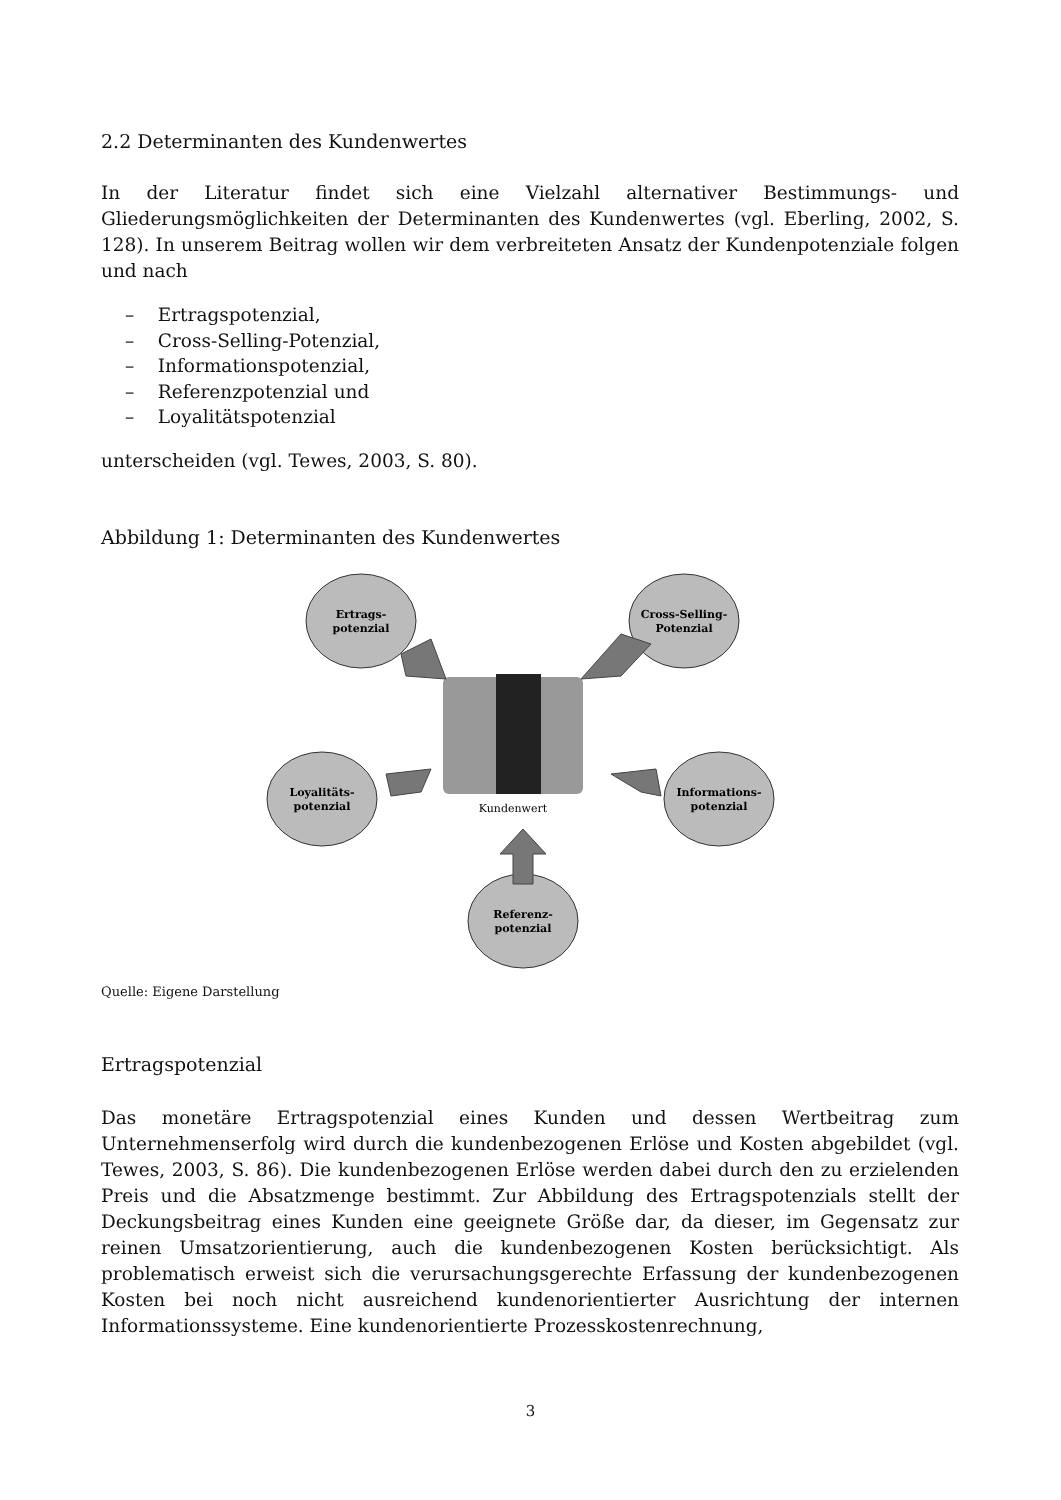2.2 Determinanten des Kundenwertes
In der Literatur findet sich eine Vielzahl alternativer Bestimmungs- und Gliederungsmöglichkeiten der Determinanten des Kundenwertes (vgl. Eberling, 2002, S. 128). In unserem Beitrag wollen wir dem verbreiteten Ansatz der Kundenpotenziale folgen und nach
– Ertragspotenzial,
– Cross-Selling-Potenzial,
– Informationspotenzial,
– Referenzpotenzial und
– Loyalitätspotenzial
unterscheiden (vgl. Tewes, 2003, S. 80).
Abbildung 1: Determinanten des Kundenwertes
Ertrags-
potenzial
Cross-Selling-
Potenzial
Loyalitäts-
potenzial
Informations-
potenzial
Referenz-
potenzial
Kundenwert
Quelle: Eigene Darstellung
Ertragspotenzial
Das monetäre Ertragspotenzial eines Kunden und dessen Wertbeitrag zum Unternehmenserfolg wird durch die kundenbezogenen Erlöse und Kosten abgebildet (vgl. Tewes, 2003, S. 86). Die kundenbezogenen Erlöse werden dabei durch den zu erzielenden Preis und die Absatzmenge bestimmt. Zur Abbildung des Ertragspotenzials stellt der Deckungsbeitrag eines Kunden eine geeignete Größe dar, da dieser, im Gegensatz zur reinen Umsatzorientierung, auch die kundenbezogenen Kosten berücksichtigt. Als problematisch erweist sich die verursachungsgerechte Erfassung der kundenbezogenen Kosten bei noch nicht ausreichend kundenorientierter Ausrichtung der internen Informationssysteme. Eine kundenorientierte Prozesskostenrechnung,
3